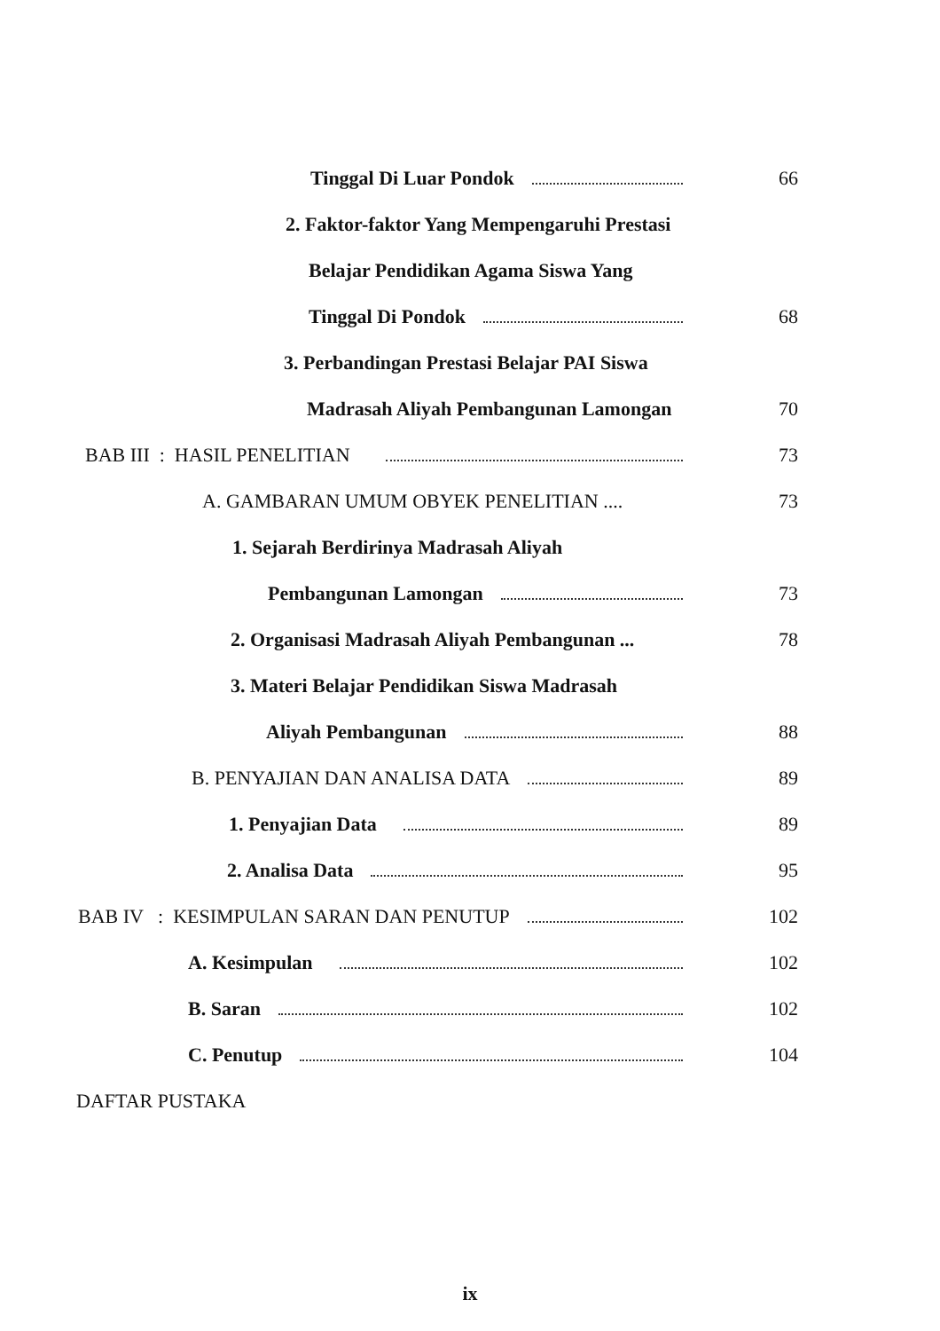Tinggal Di Luar Pondok 66
2. Faktor-faktor Yang Mempengaruhi Prestasi
Belajar Pendidikan Agama Siswa Yang
Tinggal Di Pondok 68
3. Perbandingan Prestasi Belajar PAI Siswa
Madrasah Aliyah Pembangunan Lamongan 70
BAB III : HASIL PENELITIAN 73
A. GAMBARAN UMUM OBYEK PENELITIAN .... 73
1. Sejarah Berdirinya Madrasah Aliyah
Pembangunan Lamongan 73
2. Organisasi Madrasah Aliyah Pembangunan ... 78
3. Materi Belajar Pendidikan Siswa Madrasah
Aliyah Pembangunan 88
B. PENYAJIAN DAN ANALISA DATA 89
1. Penyajian Data 89
2. Analisa Data 95
BAB IV : KESIMPULAN SARAN DAN PENUTUP 102
A. Kesimpulan 102
B. Saran 102
C. Penutup 104
DAFTAR PUSTAKA
ix